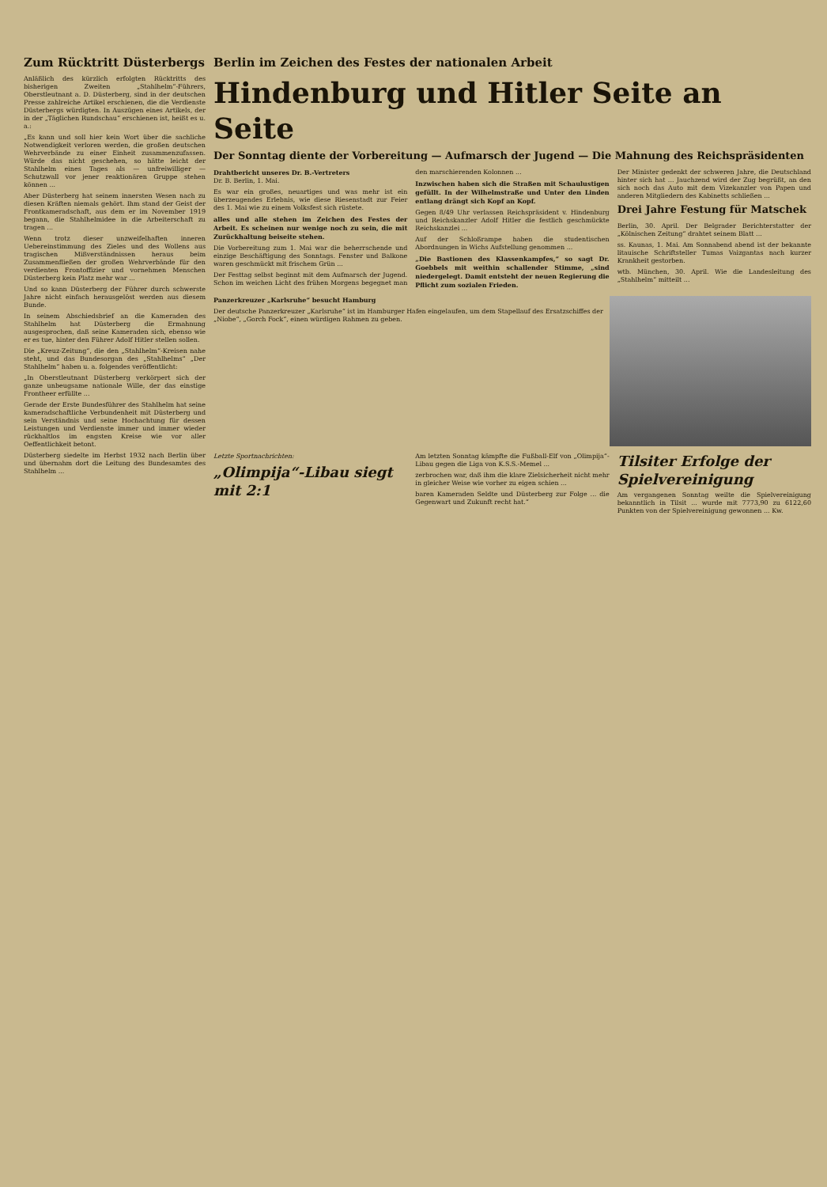Zum Rücktritt Düsterbergs
Anläßlich des kürzlich erfolgten Rücktritts des bisherigen Zweiten „Stahlhelm“-Führers, Oberstleutnant a. D. Düsterberg, sind in der deutschen Presse zahlreiche Artikel erschienen, die die Verdienste Düsterbergs würdigten. In Auszügen eines Artikels, der in der „Täglichen Rundschau“ erschienen ist, heißt es u. a.:
„Es kann und soll hier kein Wort über die sachliche Notwendigkeit verloren werden, die großen deutschen Wehrverbände zu einer Einheit zusammenzufassen. Würde das nicht geschehen, so hätte leicht der Stahlhelm eines Tages als — unfreiwilliger — Schutzwall vor jener reaktionären Gruppe stehen können ...
Aber Düsterberg hat seinem innersten Wesen nach zu diesen Kräften niemals gehört. Ihm stand der Geist der Frontkameradschaft, aus dem er im November 1919 begann, die Stahlhelmidee in die Arbeiterschaft zu tragen ...
Wenn trotz dieser unzweifelhaften inneren Uebereinstimmung des Zieles und des Wollens aus tragischen Mißverständnissen heraus beim Zusammenfließen der großen Wehrverbände für den verdienten Frontoffizier und vornehmen Menschen Düsterberg kein Platz mehr war ...
Und so kann Düsterberg der Führer durch schwerste Jahre nicht einfach herausgelöst werden aus diesem Bunde.
In seinem Abschiedsbrief an die Kameraden des Stahlhelm hat Düsterberg die Ermahnung ausgesprochen, daß seine Kameraden sich, ebenso wie er es tue, hinter den Führer Adolf Hitler stellen sollen.
Die „Kreuz-Zeitung“, die den „Stahlhelm“-Kreisen nahe steht, und das Bundesorgan des „Stahlhelms“ „Der Stahlhelm“ haben u. a. folgendes veröffentlicht:
„In Oberstleutnant Düsterberg verkörpert sich der ganze unbeugsame nationale Wille, der das einstige Frontheer erfüllte ...
Gerade der Erste Bundesführer des Stahlhelm hat seine kameradschaftliche Verbundenheit mit Düsterberg und sein Verständnis und seine Hochachtung für dessen Leistungen und Verdienste immer und immer wieder rückhaltlos im engsten Kreise wie vor aller Oeffentlichkeit betont.
Düsterberg siedelte im Herbst 1932 nach Berlin über und übernahm dort die Leitung des Bundesamtes des Stahlhelm ...
Berlin im Zeichen des Festes der nationalen Arbeit
Hindenburg und Hitler Seite an Seite
Der Sonntag diente der Vorbereitung — Aufmarsch der Jugend — Die Mahnung des Reichspräsidenten
Drahtbericht unseres Dr. B.-Vertreters
Dr. B. Berlin, 1. Mai.
Es war ein großes, neuartiges und was mehr ist ein überzeugendes Erlebnis, wie diese Riesenstadt zur Feier des 1. Mai wie zu einem Volksfest sich rüstete.
alles und alle stehen im Zeichen des Festes der Arbeit. Es scheinen nur wenige noch zu sein, die mit Zurückhaltung beiseite stehen.
Die Vorbereitung zum 1. Mai war die beherrschende und einzige Beschäftigung des Sonntags. Fenster und Balkone waren geschmückt mit frischem Grün ...
Der Festtag selbst beginnt mit dem Aufmarsch der Jugend. Schon im weichen Licht des frühen Morgens begegnet man den marschierenden Kolonnen ...
Inzwischen haben sich die Straßen mit Schaulustigen gefüllt. In der Wilhelmstraße und Unter den Linden entlang drängt sich Kopf an Kopf.
Gegen 8/49 Uhr verlassen Reichspräsident v. Hindenburg und Reichskanzler Adolf Hitler die festlich geschmückte Reichskanzlei ...
Auf der Schloßrampe haben die studentischen Abordnungen in Wichs Aufstellung genommen ...
„Die Bastionen des Klassenkampfes,“ so sagt Dr. Goebbels mit weithin schallender Stimme, „sind niedergelegt. Damit entsteht der neuen Regierung die Pflicht zum sozialen Frieden.
Der Minister gedenkt der schweren Jahre, die Deutschland hinter sich hat ... Jauchzend wird der Zug begrüßt, an den sich noch das Auto mit dem Vizekanzler von Papen und anderen Mitgliedern des Kabinetts schließen ...
Drei Jahre Festung für Matschek
Berlin, 30. April. Der Belgrader Berichterstatter der „Kölnischen Zeitung“ drahtet seinem Blatt ...
ss. Kaunas, 1. Mai. Am Sonnabend abend ist der bekannte litauische Schriftsteller Tumas Vaizgantas nach kurzer Krankheit gestorben.
wtb. München, 30. April. Wie die Landesleitung des „Stahlhelm“ mitteilt ...
Panzerkreuzer „Karlsruhe“ besucht Hamburg
Der deutsche Panzerkreuzer „Karlsruhe“ ist im Hamburger Hafen eingelaufen, um dem Stapellauf des Ersatzschiffes der „Niobe“, „Gorch Fock“, einen würdigen Rahmen zu geben.
Letzte Sportnachrichten:
„Olimpija“-Libau siegt mit 2:1
Am letzten Sonntag kämpfte die Fußball-Elf von „Olimpija“-Libau gegen die Liga von K.S.S.-Memel ...
zerbrochen war, daß ihm die klare Zielsicherheit nicht mehr in gleicher Weise wie vorher zu eigen schien ...
baren Kameraden Seldte und Düsterberg zur Folge ... die Gegenwart und Zukunft recht hat.“
Tilsiter Erfolge der Spielvereinigung
Am vergangenen Sonntag weilte die Spielvereinigung bekanntlich in Tilsit ... wurde mit 7773,90 zu 6122,60 Punkten von der Spielvereinigung gewonnen ... Kw.